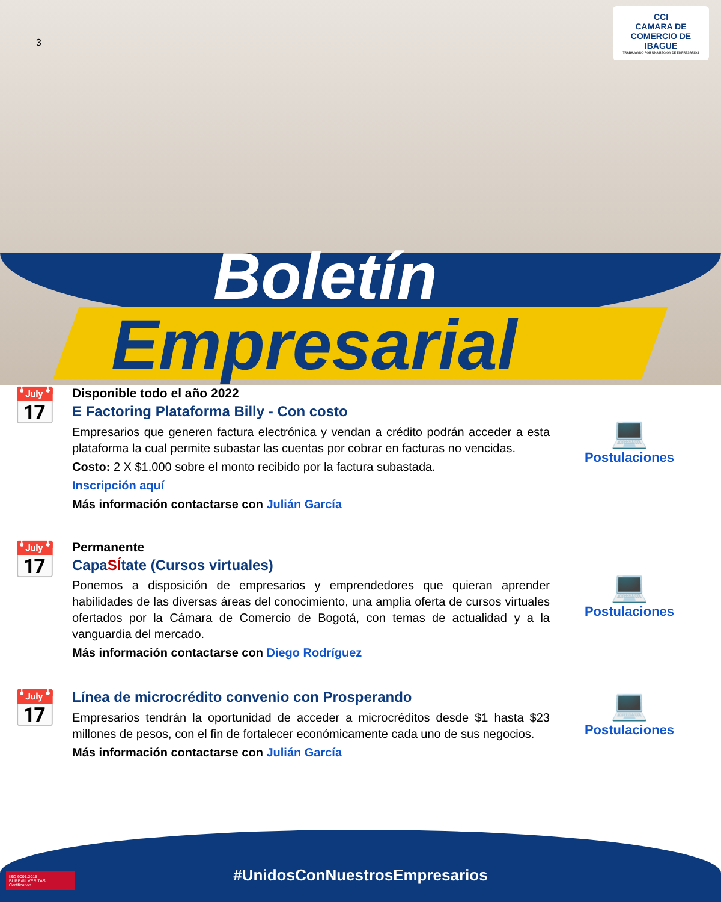3
CCI
CAMARA DE COMERCIO DE IBAGUE
TRABAJANDO POR UNA REGIÓN DE EMPRESARIOS
Boletín
Empresarial
📅
Disponible todo el año 2022
E Factoring Plataforma Billy - Con costo
Empresarios que generen factura electrónica y vendan a crédito podrán acceder a esta plataforma la cual permite subastar las cuentas por cobrar en facturas no vencidas.
Costo: 2 X $1.000 sobre el monto recibido por la factura subastada.
Inscripción aquí
Más información contactarse con Julián García
💻
Postulaciones
📅
Permanente
CapaSÍtate (Cursos virtuales)
Ponemos a disposición de empresarios y emprendedores que quieran aprender habilidades de las diversas áreas del conocimiento, una amplia oferta de cursos virtuales ofertados por la Cámara de Comercio de Bogotá, con temas de actualidad y a la vanguardia del mercado.
Más información contactarse con Diego Rodríguez
💻
Postulaciones
📅
Línea de microcrédito convenio con Prosperando
Empresarios tendrán la oportunidad de acceder a microcréditos desde $1 hasta $23 millones de pesos, con el fin de fortalecer económicamente cada uno de sus negocios.
Más información contactarse con Julián García
💻
Postulaciones
#UnidosConNuestrosEmpresarios
ISO 9001:2015
BUREAU VERITAS
Certification